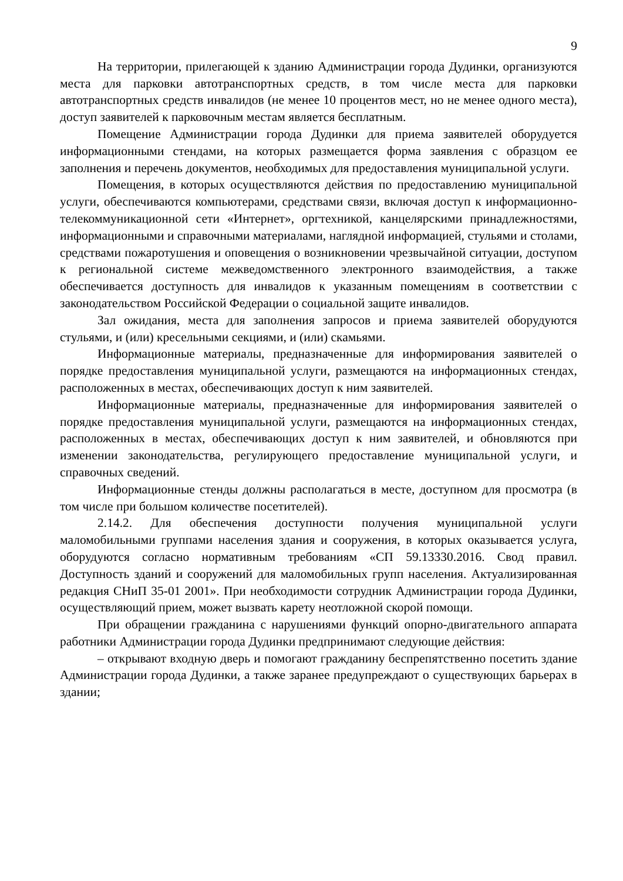9
На территории, прилегающей к зданию Администрации города Дудинки, организуются места для парковки автотранспортных средств, в том числе места для парковки автотранспортных средств инвалидов (не менее 10 процентов мест, но не менее одного места), доступ заявителей к парковочным местам является бесплатным.
Помещение Администрации города Дудинки для приема заявителей оборудуется информационными стендами, на которых размещается форма заявления с образцом ее заполнения и перечень документов, необходимых для предоставления муниципальной услуги.
Помещения, в которых осуществляются действия по предоставлению муниципальной услуги, обеспечиваются компьютерами, средствами связи, включая доступ к информационно-телекоммуникационной сети «Интернет», оргтехникой, канцелярскими принадлежностями, информационными и справочными материалами, наглядной информацией, стульями и столами, средствами пожаротушения и оповещения о возникновении чрезвычайной ситуации, доступом к региональной системе межведомственного электронного взаимодействия, а также обеспечивается доступность для инвалидов к указанным помещениям в соответствии с законодательством Российской Федерации о социальной защите инвалидов.
Зал ожидания, места для заполнения запросов и приема заявителей оборудуются стульями, и (или) кресельными секциями, и (или) скамьями.
Информационные материалы, предназначенные для информирования заявителей о порядке предоставления муниципальной услуги, размещаются на информационных стендах, расположенных в местах, обеспечивающих доступ к ним заявителей.
Информационные материалы, предназначенные для информирования заявителей о порядке предоставления муниципальной услуги, размещаются на информационных стендах, расположенных в местах, обеспечивающих доступ к ним заявителей, и обновляются при изменении законодательства, регулирующего предоставление муниципальной услуги, и справочных сведений.
Информационные стенды должны располагаться в месте, доступном для просмотра (в том числе при большом количестве посетителей).
2.14.2. Для обеспечения доступности получения муниципальной услуги маломобильными группами населения здания и сооружения, в которых оказывается услуга, оборудуются согласно нормативным требованиям «СП 59.13330.2016. Свод правил. Доступность зданий и сооружений для маломобильных групп населения. Актуализированная редакция СНиП 35-01 2001». При необходимости сотрудник Администрации города Дудинки, осуществляющий прием, может вызвать карету неотложной скорой помощи.
При обращении гражданина с нарушениями функций опорно-двигательного аппарата работники Администрации города Дудинки предпринимают следующие действия:
– открывают входную дверь и помогают гражданину беспрепятственно посетить здание Администрации города Дудинки, а также заранее предупреждают о существующих барьерах в здании;